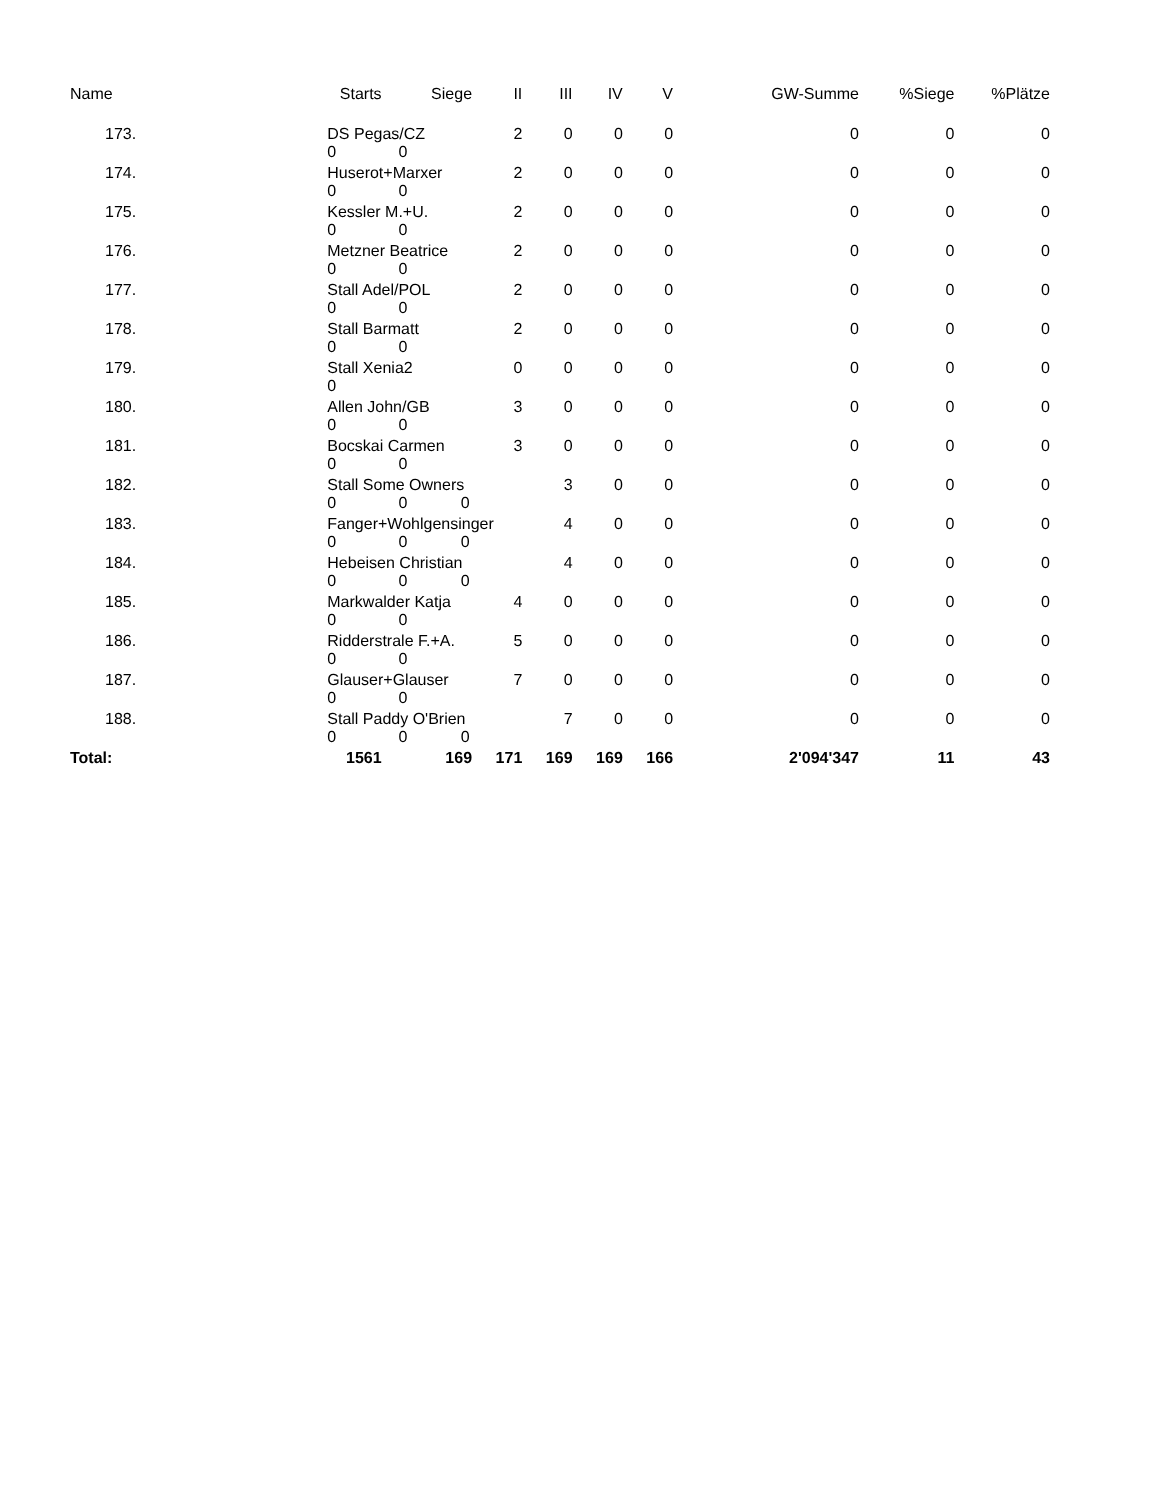| Name | Starts | Siege | II | III | IV | V | GW-Summe | %Siege | %Plätze |
| --- | --- | --- | --- | --- | --- | --- | --- | --- | --- |
| 173. | DS Pegas/CZ 0 0 | | 2 | 0 | 0 | 0 | 0 | 0 | 0 |
| 174. | Huserot+Marxer 0 0 | | 2 | 0 | 0 | 0 | 0 | 0 | 0 |
| 175. | Kessler M.+U. 0 0 | | 2 | 0 | 0 | 0 | 0 | 0 | 0 |
| 176. | Metzner Beatrice 0 0 | | 2 | 0 | 0 | 0 | 0 | 0 | 0 |
| 177. | Stall Adel/POL 0 0 | | 2 | 0 | 0 | 0 | 0 | 0 | 0 |
| 178. | Stall Barmatt 0 0 | | 2 | 0 | 0 | 0 | 0 | 0 | 0 |
| 179. | Stall Xenia2 0 | | 0 | 0 | 0 | 0 | 0 | 0 | 0 |
| 180. | Allen John/GB 0 0 | | 3 | 0 | 0 | 0 | 0 | 0 | 0 |
| 181. | Bocskai Carmen 0 0 | | 3 | 0 | 0 | 0 | 0 | 0 | 0 |
| 182. | Stall Some Owners 0 0 0 | | | 3 | 0 | 0 | 0 | 0 | 0 |
| 183. | Fanger+Wohlgensinger 0 0 0 | | | 4 | 0 | 0 | 0 | 0 | 0 |
| 184. | Hebeisen Christian 0 0 0 | | | 4 | 0 | 0 | 0 | 0 | 0 |
| 185. | Markwalder Katja 0 0 | | 4 | 0 | 0 | 0 | 0 | 0 | 0 |
| 186. | Ridderstrale F.+A. 0 0 | | 5 | 0 | 0 | 0 | 0 | 0 | 0 |
| 187. | Glauser+Glauser 0 0 | | 7 | 0 | 0 | 0 | 0 | 0 | 0 |
| 188. | Stall Paddy O'Brien 0 0 0 | | | 7 | 0 | 0 | 0 | 0 | 0 |
| Total: | 1561 | 169 | 171 | 169 | 169 | 166 | 2'094'347 | 11 | 43 |